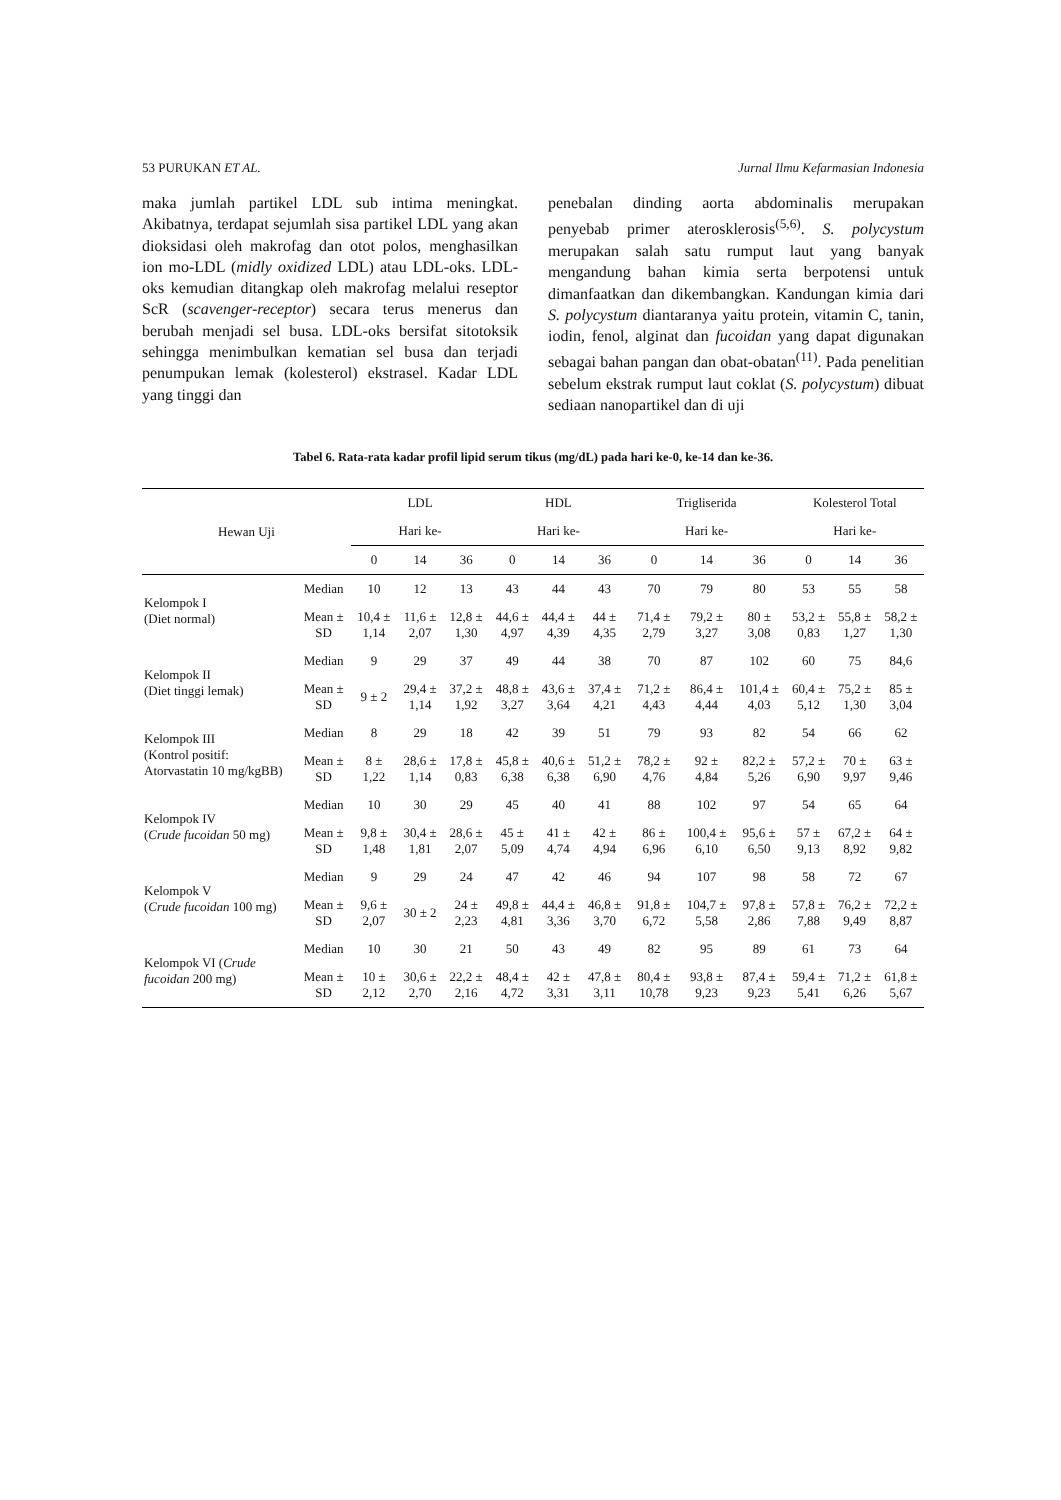53 PURUKAN ET AL. Jurnal Ilmu Kefarmasian Indonesia
maka jumlah partikel LDL sub intima meningkat. Akibatnya, terdapat sejumlah sisa partikel LDL yang akan dioksidasi oleh makrofag dan otot polos, menghasilkan ion mo-LDL (midly oxidized LDL) atau LDL-oks. LDL-oks kemudian ditangkap oleh makrofag melalui reseptor ScR (scavenger-receptor) secara terus menerus dan berubah menjadi sel busa. LDL-oks bersifat sitotoksik sehingga menimbulkan kematian sel busa dan terjadi penumpukan lemak (kolesterol) ekstrasel. Kadar LDL yang tinggi dan
penebalan dinding aorta abdominalis merupakan penyebab primer aterosklerosis<sup>(5,6)</sup>. S. polycystum merupakan salah satu rumput laut yang banyak mengandung bahan kimia serta berpotensi untuk dimanfaatkan dan dikembangkan. Kandungan kimia dari S. polycystum diantaranya yaitu protein, vitamin C, tanin, iodin, fenol, alginat dan fucoidan yang dapat digunakan sebagai bahan pangan dan obat-obatan<sup>(11)</sup>. Pada penelitian sebelum ekstrak rumput laut coklat (S. polycystum) dibuat sediaan nanopartikel dan di uji
Tabel 6. Rata-rata kadar profil lipid serum tikus (mg/dL) pada hari ke-0, ke-14 dan ke-36.
| Hewan Uji | | LDL | | | HDL | | | Trigliserida | | | Kolesterol Total | | |
| --- | --- | --- | --- | --- | --- | --- | --- | --- | --- | --- | --- | --- | --- |
| | | Hari ke- | | | Hari ke- | | | Hari ke- | | | Hari ke- | | |
| | | 0 | 14 | 36 | 0 | 14 | 36 | 0 | 14 | 36 | 0 | 14 | 36 |
| Kelompok I (Diet normal) | Median | 10 | 12 | 13 | 43 | 44 | 43 | 70 | 79 | 80 | 53 | 55 | 58 |
| | Mean ± SD | 10,4 ± 1,14 | 11,6 ± 2,07 | 12,8 ± 1,30 | 44,6 ± 4,97 | 44,4 ± 4,39 | 44 ± 4,35 | 71,4 ± 2,79 | 79,2 ± 3,27 | 80 ± 3,08 | 53,2 ± 0,83 | 55,8 ± 1,27 | 58,2 ± 1,30 |
| Kelompok II (Diet tinggi lemak) | Median | 9 | 29 | 37 | 49 | 44 | 38 | 70 | 87 | 102 | 60 | 75 | 84,6 |
| | Mean ± SD | 9 ± 2 | 29,4 ± 1,14 | 37,2 ± 1,92 | 48,8 ± 3,27 | 43,6 ± 3,64 | 37,4 ± 4,21 | 71,2 ± 4,43 | 86,4 ± 4,44 | 101,4 ± 4,03 | 60,4 ± 5,12 | 75,2 ± 1,30 | 85 ± 3,04 |
| Kelompok III (Kontrol positif: Atorvastatin 10 mg/kgBB) | Median | 8 | 29 | 18 | 42 | 39 | 51 | 79 | 93 | 82 | 54 | 66 | 62 |
| | Mean ± SD | 8 ± 1,22 | 28,6 ± 1,14 | 17,8 ± 0,83 | 45,8 ± 6,38 | 40,6 ± 6,38 | 51,2 ± 6,90 | 78,2 ± 4,76 | 92 ± 4,84 | 82,2 ± 5,26 | 57,2 ± 6,90 | 70 ± 9,97 | 63 ± 9,46 |
| Kelompok IV ( Crude fucoidan 50 mg) | Median | 10 | 30 | 29 | 45 | 40 | 41 | 88 | 102 | 97 | 54 | 65 | 64 |
| | Mean ± SD | 9,8 ± 1,48 | 30,4 ± 1,81 | 28,6 ± 2,07 | 45 ± 5,09 | 41 ± 4,74 | 42 ± 4,94 | 86 ± 6,96 | 100,4 ± 6,10 | 95,6 ± 6,50 | 57 ± 9,13 | 67,2 ± 8,92 | 64 ± 9,82 |
| Kelompok V ( Crude fucoidan 100 mg) | Median | 9 | 29 | 24 | 47 | 42 | 46 | 94 | 107 | 98 | 58 | 72 | 67 |
| | Mean ± SD | 9,6 ± 2,07 | 30 ± 2 | 24 ± 2,23 | 49,8 ± 4,81 | 44,4 ± 3,36 | 46,8 ± 3,70 | 91,8 ± 6,72 | 104,7 ± 5,58 | 97,8 ± 2,86 | 57,8 ± 7,88 | 76,2 ± 9,49 | 72,2 ± 8,87 |
| Kelompok VI ( Crude fucoidan 200 mg) | Median | 10 | 30 | 21 | 50 | 43 | 49 | 82 | 95 | 89 | 61 | 73 | 64 |
| | Mean ± SD | 10 ± 2,12 | 30,6 ± 2,70 | 22,2 ± 2,16 | 48,4 ± 4,72 | 42 ± 3,31 | 47,8 ± 3,11 | 80,4 ± 10,78 | 93,8 ± 9,23 | 87,4 ± 9,23 | 59,4 ± 5,41 | 71,2 ± 6,26 | 61,8 ± 5,67 |